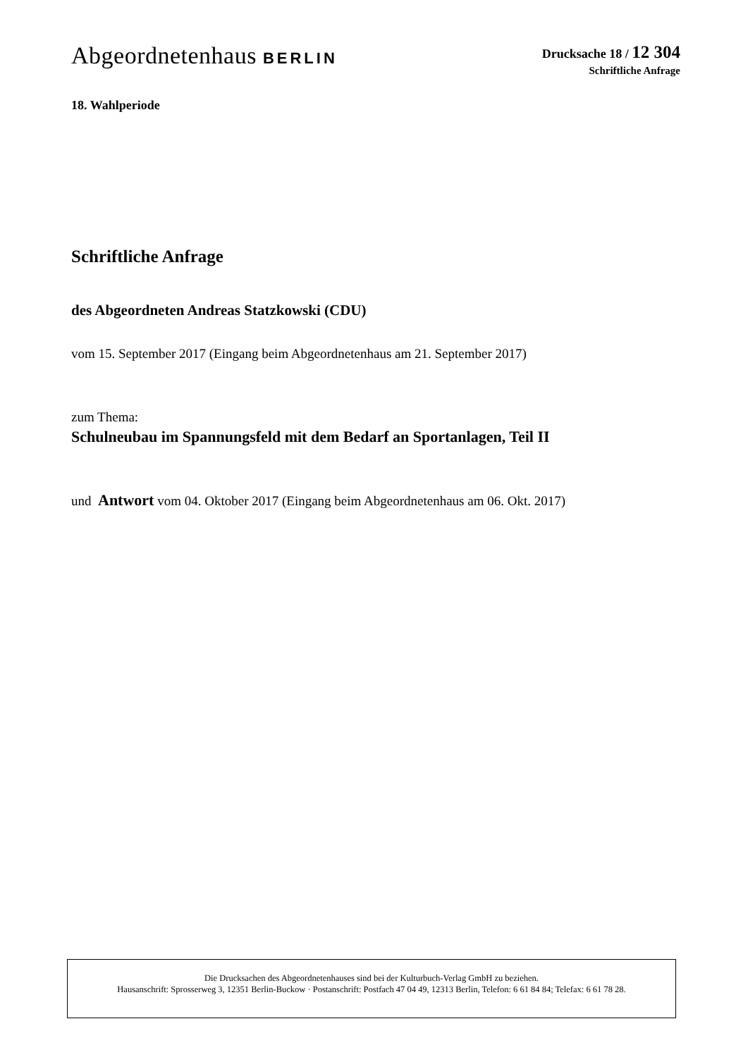Abgeordnetenhaus BERLIN
Drucksache 18 / 12 304
Schriftliche Anfrage
18. Wahlperiode
Schriftliche Anfrage
des Abgeordneten Andreas Statzkowski (CDU)
vom 15. September 2017 (Eingang beim Abgeordnetenhaus am 21. September 2017)
zum Thema:
Schulneubau im Spannungsfeld mit dem Bedarf an Sportanlagen, Teil II
und Antwort vom 04. Oktober 2017 (Eingang beim Abgeordnetenhaus am 06. Okt. 2017)
Die Drucksachen des Abgeordnetenhauses sind bei der Kulturbuch-Verlag GmbH zu beziehen.
Hausanschrift: Sprosserweg 3, 12351 Berlin-Buckow · Postanschrift: Postfach 47 04 49, 12313 Berlin, Telefon: 6 61 84 84; Telefax: 6 61 78 28.